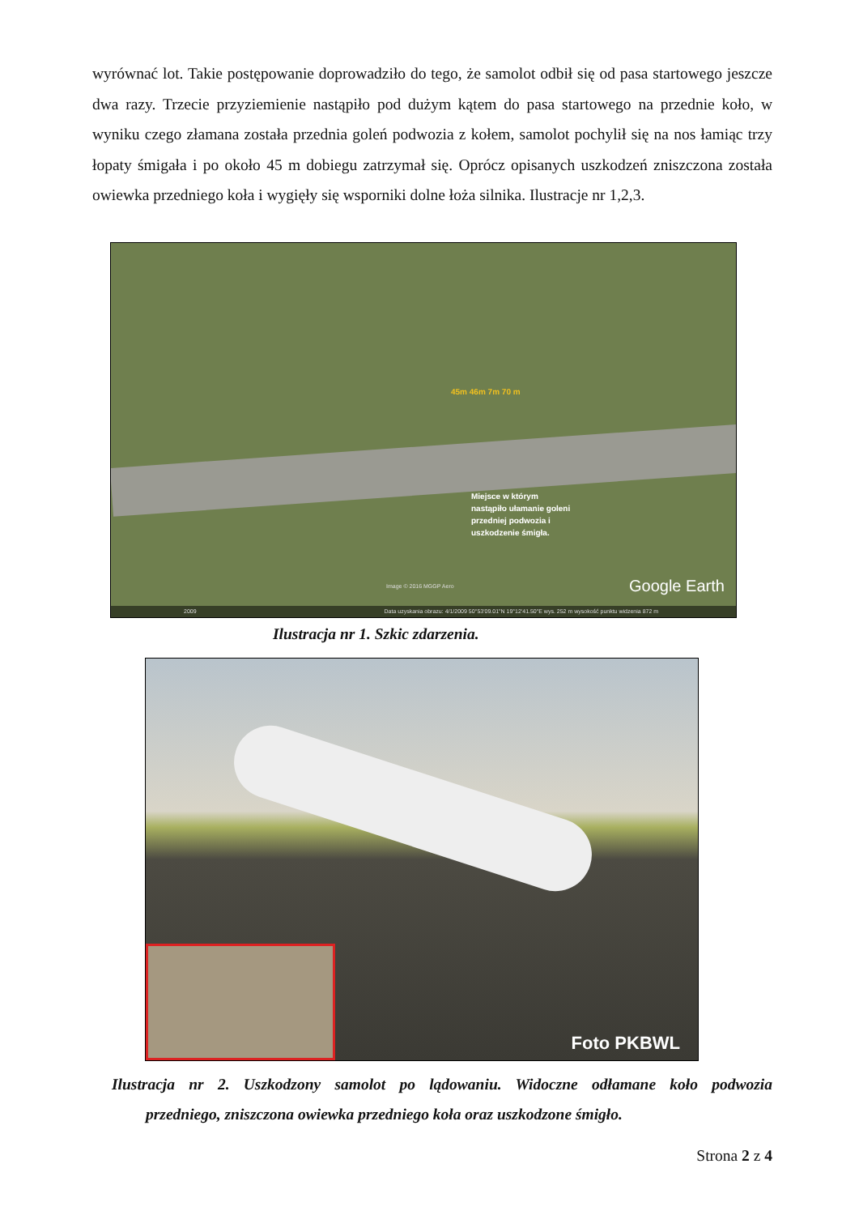wyrównać lot. Takie postępowanie doprowadziło do tego, że samolot odbił się od pasa startowego jeszcze dwa razy. Trzecie przyziemienie nastąpiło pod dużym kątem do pasa startowego na przednie koło, w wyniku czego złamana została przednia goleń podwozia z kołem, samolot pochylił się na nos łamiąc trzy łopaty śmigała i po około 45 m dobiegu zatrzymał się. Oprócz opisanych uszkodzeń zniszczona została owiewka przedniego koła i wygięły się wsporniki dolne łoża silnika. Ilustracje nr 1,2,3.
45m 46m 7m 70 m
Miejsce w którym
nastąpiło ułamanie goleni
przedniej podwozia i
uszkodzenie śmigła.
Image © 2016 MGGP Aero Google Earth
2009 Data uzyskania obrazu: 4/1/2009 50°53'09.01"N 19°12'41.50"E wys. 252 m wysokość punktu widzenia 872 m
Ilustracja nr 1. Szkic zdarzenia.
Foto PKBWL
Ilustracja nr 2. Uszkodzony samolot po lądowaniu. Widoczne odłamane koło podwozia przedniego, zniszczona owiewka przedniego koła oraz uszkodzone śmigło.
Strona 2 z 4